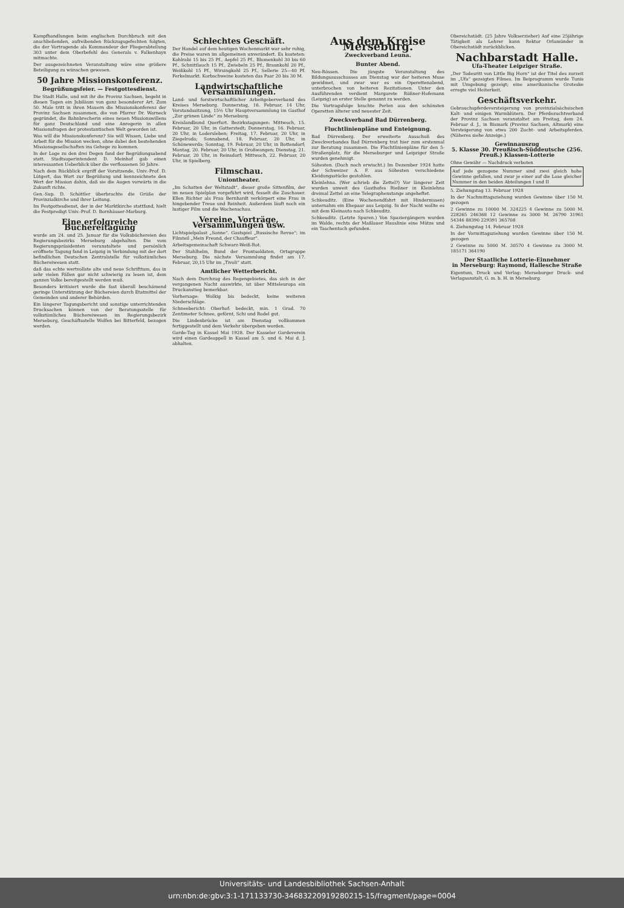Kampfhandlungen beim englischen Durchbruch mit den anschließenden, aufreibenden Rückzugsgefechten folgten, die der Vortragende als Kommandeur der Fliegerabteilung 303 unter dem Oberbefehl des Generals v. Falkenhayn mitmachte.
Der ausgezeichneten Veranstaltung wäre eine größere Beteiligung zu wünschen gewesen.
50 Jahre Missionskonferenz.
Begrüßungsfeier. — Festgottesdienst.
Die Stadt Halle, und mit ihr die Provinz Sachsen, begeht in diesen Tagen ein Jubiläum von ganz besonderer Art. Zum 50. Male tritt in ihren Mauern die Missionskonferenz der Provinz Sachsen zusammen, die von Pfarrer Dr. Warneck gegründet, die Bahnbrecherin eines neuen Missionswillens für ganz Deutschland und eine Anregerin in allen Missionsfragen der protestantischen Welt geworden ist.
Was will die Missionskonferenz? Sie will Wissen, Liebe und Arbeit für die Mission wecken, ohne dabei den bestehenden Missionsgesellschaften ins Gehege zu kommen.
In der Loge zu den drei Degen fand der Begrüßungsabend statt. Stadtsuperintendent D. Meinhof gab einen interessanten Ueberblick über die verflossenen 50 Jahre.
Nach dem Rückblick ergriff der Vorsitzende, Univ.-Prof. D. Lütgert, das Wort zur Begrüßung und kennzeichnete den Wert der Mission dahin, daß sie die Augen vorwärts in die Zukunft richte.
Gen.-Sup. D. Schöttler überbrachte die Grüße der Provinzialkirche und ihrer Leitung.
Im Festgottesdienst, der in der Marktkirche stattfand, hielt die Festpredigt Univ.-Prof. D. Bornhäuser-Marburg.
Eine erfolgreiche Büchereitagung
wurde am 24. und 25. Januar für die Volksbüchereien des Regierungsbezirks Merseburg abgehalten. Die vom Regierungspräsidenten veranstaltete und persönlich eröffnete Tagung fand in Leipzig in Verbindung mit der dort befindlichen Deutschen Zentralstelle für volkstümliches Büchereiwesen statt.
daß das echte wertvollste alte und neue Schrifttum, das in sehr vielen Fällen gar nicht schwierig zu lesen ist, dem ganzen Volke bereitgestellt werden muß.
Besonders kritisiert wurde die fast überall beschämend geringe Unterstützung der Büchereien durch Etatmittel der Gemeinden und anderer Behörden.
Ein längerer Tagungsbericht und sonstige unterrichtenden Drucksachen können von der Beratungsstelle für volkstümliches Büchereiwesen im Regierungsbezirk Merseburg, Geschäftsstelle Wolfen bei Bitterfeld, bezogen werden.
Schlechtes Geschäft.
Der Handel auf dem heutigen Wochenmarkt war sehr ruhig, die Preise waren im allgemeinen unverändert. Es kosteten: Kohlrabi 15 bis 25 Pf., Aepfel 25 Pf., Blumenkohl 30 bis 60 Pf., Schnittlauch 15 Pf., Zwiebeln 25 Pf., Braunkohl 20 Pf., Weißkohl 15 Pf., Wirsingkohl 25 Pf., Sellerie 25—40 Pf. Ferkelmarkt. Korbschweine kosteten das Paar 20 bis 30 M.
Landwirtschaftliche Versammlungen.
Land- und forstwirtschaftlicher Arbeitgeberverband des Kreises Merseburg. Donnerstag, 16. Februar, 14 Uhr, Vorstandssitzung, 15½ Uhr Hauptversammlung im Gasthof „Zur grünen Linde“ zu Merseburg.
Kreislandbund Querfurt. Bezirkstagungen: Mittwoch, 15. Februar, 20 Uhr, in Gatterstedt; Donnerstag, 16. Februar, 20 Uhr, in Lodersleben; Freitag, 17. Februar, 20 Uhr, in Ziegelroda; Sonnabend, 18. Februar, 20 Uhr, in Schönewerda; Sonntag, 19. Februar, 20 Uhr, in Bottendorf; Montag, 20. Februar, 20 Uhr, in Großwangen; Dienstag, 21. Februar, 20 Uhr, in Reinsdorf; Mittwoch, 22. Februar, 20 Uhr, in Spielberg.
Filmschau.
Uniontheater.
„Im Schatten der Weltstadt“, dieser große Sittenfilm, der im neuen Spielplan vorgeführt wird, fesselt die Zuschauer. Ellen Richter als Frau Bernhardt verkörpert eine Frau in hingebender Treue und Reinheit. Außerdem läuft noch ein lustiger Film und die Wochenschau.
Vereine, Vorträge, Versammlungen usw.
Lichtspielpalast „Sonne“. Gastspiel „Russische Revue“; im Filmteil „Mein Freund, der Chauffeur“.
Arbeitsgemeinschaft Schwarz-Weiß-Rot.
Der Stahlhelm, Bund der Frontsoldaten, Ortsgruppe Merseburg. Die nächste Versammlung findet am 17. Februar, 20,15 Uhr im „Tivoli“ statt.
Amtlicher Wetterbericht.
Nach dem Durchzug des Regengebietes, das sich in der vergangenen Nacht auswirkte, ist über Mitteleuropa ein Druckanstieg bemerkbar.
Vorhersage: Wolkig bis bedeckt, keine weiteren Niederschläge.
Schneebericht: Oberhof: bedeckt, min. 1 Grad. 70 Zentimeter Schnee, geförnt, Schi und Rodel gut.
Die Lindenbrücke ist am Dienstag vollkommen fertiggestellt und dem Verkehr übergeben worden.
Garde-Tag in Kassel Mai 1928. Der Kasseler Gardeverein wird einen Gardeappell in Kassel am 5. und 6. Mai d. J. abhalten.
Aus dem Kreise Merseburg.
Zweckverband Leuna.
Bunter Abend.
Neu-Rössen. Die jüngste Veranstaltung des Bildungsausschusses am Dienstag war der heiteren Muse gewidmet, und zwar war es ein Operettenabend, unterbrochen von heiteren Rezitationen. Unter den Ausführenden verdient Margarete Rößner-Hofemann (Leipzig) an erster Stelle genannt zu werden.
Die Vortragsfolge brachte Perlen aus den schönsten Operetten älterer und neuester Zeit.
Zweckverband Bad Dürrenberg.
Fluchtlinienpläne und Enteignung.
Bad Dürrenberg. Der erweiterte Ausschuß des Zweckverbandes Bad Dürrenberg trat hier zum erstenmal zur Beratung zusammen. Die Fluchtlinienpläne für den 5-Straßenplatz, für die Merseburger und Leipziger Straße wurden genehmigt.
Söhesten. (Doch noch erwischt.) Im Dezember 1924 hatte der Schweizer A. F. aus Söhesten verschiedene Kleidungsstücke gestohlen.
Kleinlehna. (Wer schrieb die Zettel?) Vor längerer Zeit wurden unweit des Gasthofes Rießner in Kleinlehna dreimal Zettel an eine Telegraphenstange angeheftet.
Schkeuditz. (Eine Wochenendfahrt mit Hindernissen) unternahm ein Ehepaar aus Leipzig. In der Nacht wollte es mit dem Kleinauto nach Schkeuditz.
Schkeuditz. (Letzte Spuren.) Von Spaziergängern wurden im Walde, rechts der Maßlauer Hauslinie eine Mütze und ein Taschentuch gefunden.
Obereichstädt. (25 Jahre Volkserzieher) Auf eine 25jährige Tätigkeit als Lehrer kann Rektor Orlamünder in Obereichstädt zurückblicken.
Nachbarstadt Halle.
Ufa-Theater Leipziger Straße.
„Der Todesritt von Little Big Horn“ ist der Titel des zurzeit im „Ufa“ gezeigten Filmes. Im Beiprogramm wurde Tunis mit Umgebung gezeigt; eine amerikanische Groteske erregte viel Heiterkeit.
Geschäftsverkehr.
Gebrauchspferdeversteigerung von provinzialsächsischen Kalt- und einigen Warmblütern. Der Pferdezuchtverband der Provinz Sachsen veranstaltet am Freitag, dem 24. Februar d. J., in Bismark (Provinz Sachsen, Altmark) eine Versteigerung von etwa 200 Zucht- und Arbeitspferden. (Näheres siehe Anzeige.)
Gewinnauszug
5. Klasse 30. Preußisch-Süddeutsche (256. Preuß.) Klassen-Lotterie
Ohne Gewähr — Nachdruck verboten
Auf jede gezogene Nummer sind zwei gleich hohe Gewinne gefallen, und zwar je einer auf die Lose gleicher Nummer in den beiden Abteilungen I und II
5. Ziehungstag 13. Februar 1928
In der Nachmittagsziehung wurden Gewinne über 150 M. gezogen
2 Gewinne zu 10000 M. 324225 4 Gewinne zu 5000 M. 228265 246368 12 Gewinne zu 3000 M. 26790 31961 54346 88390 229391 365708
6. Ziehungstag 14. Februar 1928
In der Vormittagsziehung wurden Gewinne über 150 M. gezogen
2 Gewinne zu 5000 M. 30570 4 Gewinne zu 3000 M. 185171 364190
Der Staatliche Lotterie-Einnehmer
in Merseburg: Raymond, Hallesche Straße
Eigentum, Druck und Verlag: Merseburger Druck- und Verlagsanstalt, G. m. b. H. in Merseburg.
Universitäts- und Landesbibliothek Sachsen-Anhalt
urn:nbn:de:gbv:3:1-171133730-34683220919280215-15/fragment/page=0004